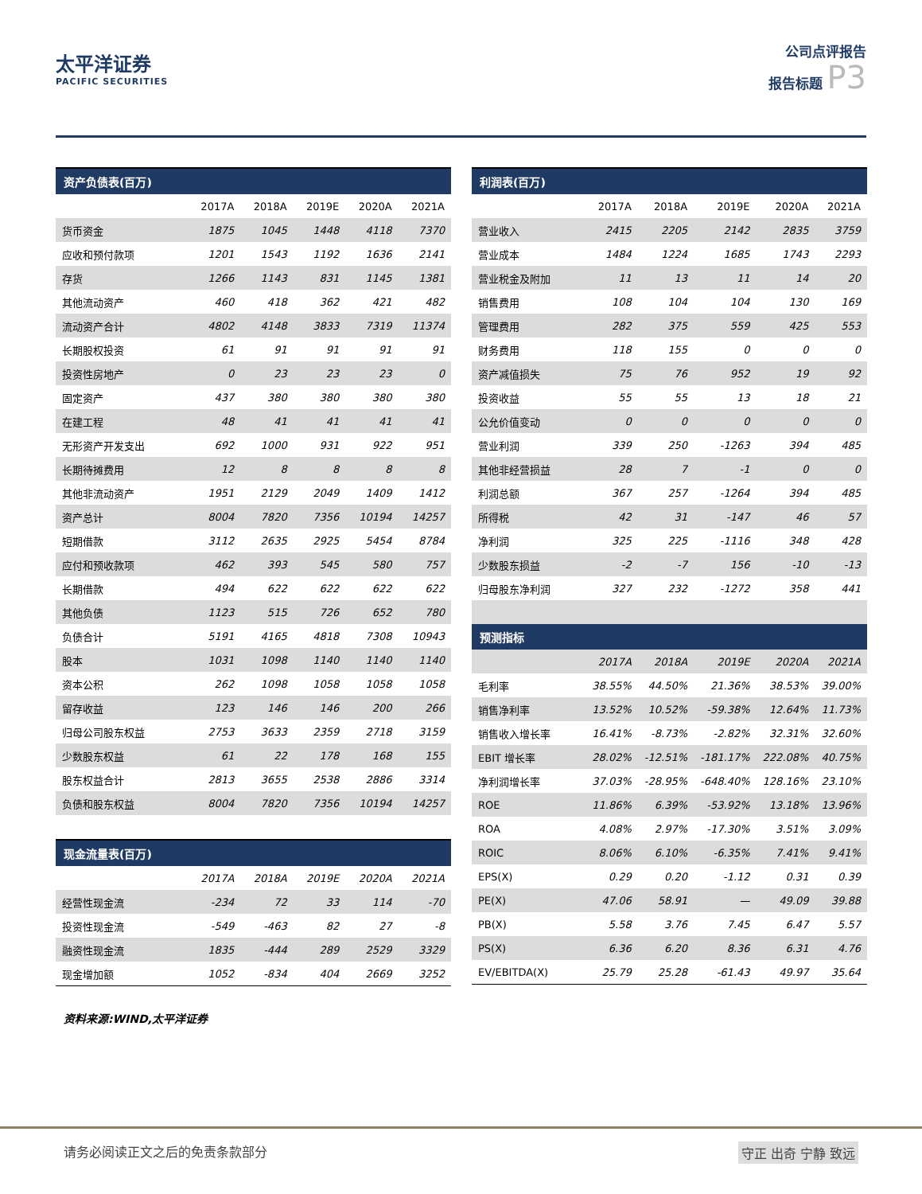太平洋证券
PACIFIC SECURITIES
公司点评报告
报告标题 P3
| 资产负债表(百万) | | | | | |
| --- | --- | --- | --- | --- | --- |
| | 2017A | 2018A | 2019E | 2020A | 2021A |
| 货币资金 | 1875 | 1045 | 1448 | 4118 | 7370 |
| 应收和预付款项 | 1201 | 1543 | 1192 | 1636 | 2141 |
| 存货 | 1266 | 1143 | 831 | 1145 | 1381 |
| 其他流动资产 | 460 | 418 | 362 | 421 | 482 |
| 流动资产合计 | 4802 | 4148 | 3833 | 7319 | 11374 |
| 长期股权投资 | 61 | 91 | 91 | 91 | 91 |
| 投资性房地产 | 0 | 23 | 23 | 23 | 0 |
| 固定资产 | 437 | 380 | 380 | 380 | 380 |
| 在建工程 | 48 | 41 | 41 | 41 | 41 |
| 无形资产开发支出 | 692 | 1000 | 931 | 922 | 951 |
| 长期待摊费用 | 12 | 8 | 8 | 8 | 8 |
| 其他非流动资产 | 1951 | 2129 | 2049 | 1409 | 1412 |
| 资产总计 | 8004 | 7820 | 7356 | 10194 | 14257 |
| 短期借款 | 3112 | 2635 | 2925 | 5454 | 8784 |
| 应付和预收款项 | 462 | 393 | 545 | 580 | 757 |
| 长期借款 | 494 | 622 | 622 | 622 | 622 |
| 其他负债 | 1123 | 515 | 726 | 652 | 780 |
| 负债合计 | 5191 | 4165 | 4818 | 7308 | 10943 |
| 股本 | 1031 | 1098 | 1140 | 1140 | 1140 |
| 资本公积 | 262 | 1098 | 1058 | 1058 | 1058 |
| 留存收益 | 123 | 146 | 146 | 200 | 266 |
| 归母公司股东权益 | 2753 | 3633 | 2359 | 2718 | 3159 |
| 少数股东权益 | 61 | 22 | 178 | 168 | 155 |
| 股东权益合计 | 2813 | 3655 | 2538 | 2886 | 3314 |
| 负债和股东权益 | 8004 | 7820 | 7356 | 10194 | 14257 |
| 现金流量表(百万) | | | | | |
| | 2017A | 2018A | 2019E | 2020A | 2021A |
| 经营性现金流 | -234 | 72 | 33 | 114 | -70 |
| 投资性现金流 | -549 | -463 | 82 | 27 | -8 |
| 融资性现金流 | 1835 | -444 | 289 | 2529 | 3329 |
| 现金增加额 | 1052 | -834 | 404 | 2669 | 3252 |
| 利润表(百万) | | | | | |
| --- | --- | --- | --- | --- | --- |
| | 2017A | 2018A | 2019E | 2020A | 2021A |
| 营业收入 | 2415 | 2205 | 2142 | 2835 | 3759 |
| 营业成本 | 1484 | 1224 | 1685 | 1743 | 2293 |
| 营业税金及附加 | 11 | 13 | 11 | 14 | 20 |
| 销售费用 | 108 | 104 | 104 | 130 | 169 |
| 管理费用 | 282 | 375 | 559 | 425 | 553 |
| 财务费用 | 118 | 155 | 0 | 0 | 0 |
| 资产减值损失 | 75 | 76 | 952 | 19 | 92 |
| 投资收益 | 55 | 55 | 13 | 18 | 21 |
| 公允价值变动 | 0 | 0 | 0 | 0 | 0 |
| 营业利润 | 339 | 250 | -1263 | 394 | 485 |
| 其他非经营损益 | 28 | 7 | -1 | 0 | 0 |
| 利润总额 | 367 | 257 | -1264 | 394 | 485 |
| 所得税 | 42 | 31 | -147 | 46 | 57 |
| 净利润 | 325 | 225 | -1116 | 348 | 428 |
| 少数股东损益 | -2 | -7 | 156 | -10 | -13 |
| 归母股东净利润 | 327 | 232 | -1272 | 358 | 441 |
| 预测指标 | | | | | |
| | 2017A | 2018A | 2019E | 2020A | 2021A |
| 毛利率 | 38.55% | 44.50% | 21.36% | 38.53% | 39.00% |
| 销售净利率 | 13.52% | 10.52% | -59.38% | 12.64% | 11.73% |
| 销售收入增长率 | 16.41% | -8.73% | -2.82% | 32.31% | 32.60% |
| EBIT 增长率 | 28.02% | -12.51% | -181.17% | 222.08% | 40.75% |
| 净利润增长率 | 37.03% | -28.95% | -648.40% | 128.16% | 23.10% |
| ROE | 11.86% | 6.39% | -53.92% | 13.18% | 13.96% |
| ROA | 4.08% | 2.97% | -17.30% | 3.51% | 3.09% |
| ROIC | 8.06% | 6.10% | -6.35% | 7.41% | 9.41% |
| EPS(X) | 0.29 | 0.20 | -1.12 | 0.31 | 0.39 |
| PE(X) | 47.06 | 58.91 | — | 49.09 | 39.88 |
| PB(X) | 5.58 | 3.76 | 7.45 | 6.47 | 5.57 |
| PS(X) | 6.36 | 6.20 | 8.36 | 6.31 | 4.76 |
| EV/EBITDA(X) | 25.79 | 25.28 | -61.43 | 49.97 | 35.64 |
资料来源:WIND,太平洋证券
请务必阅读正文之后的免责条款部分 守正 出奇 宁静 致远